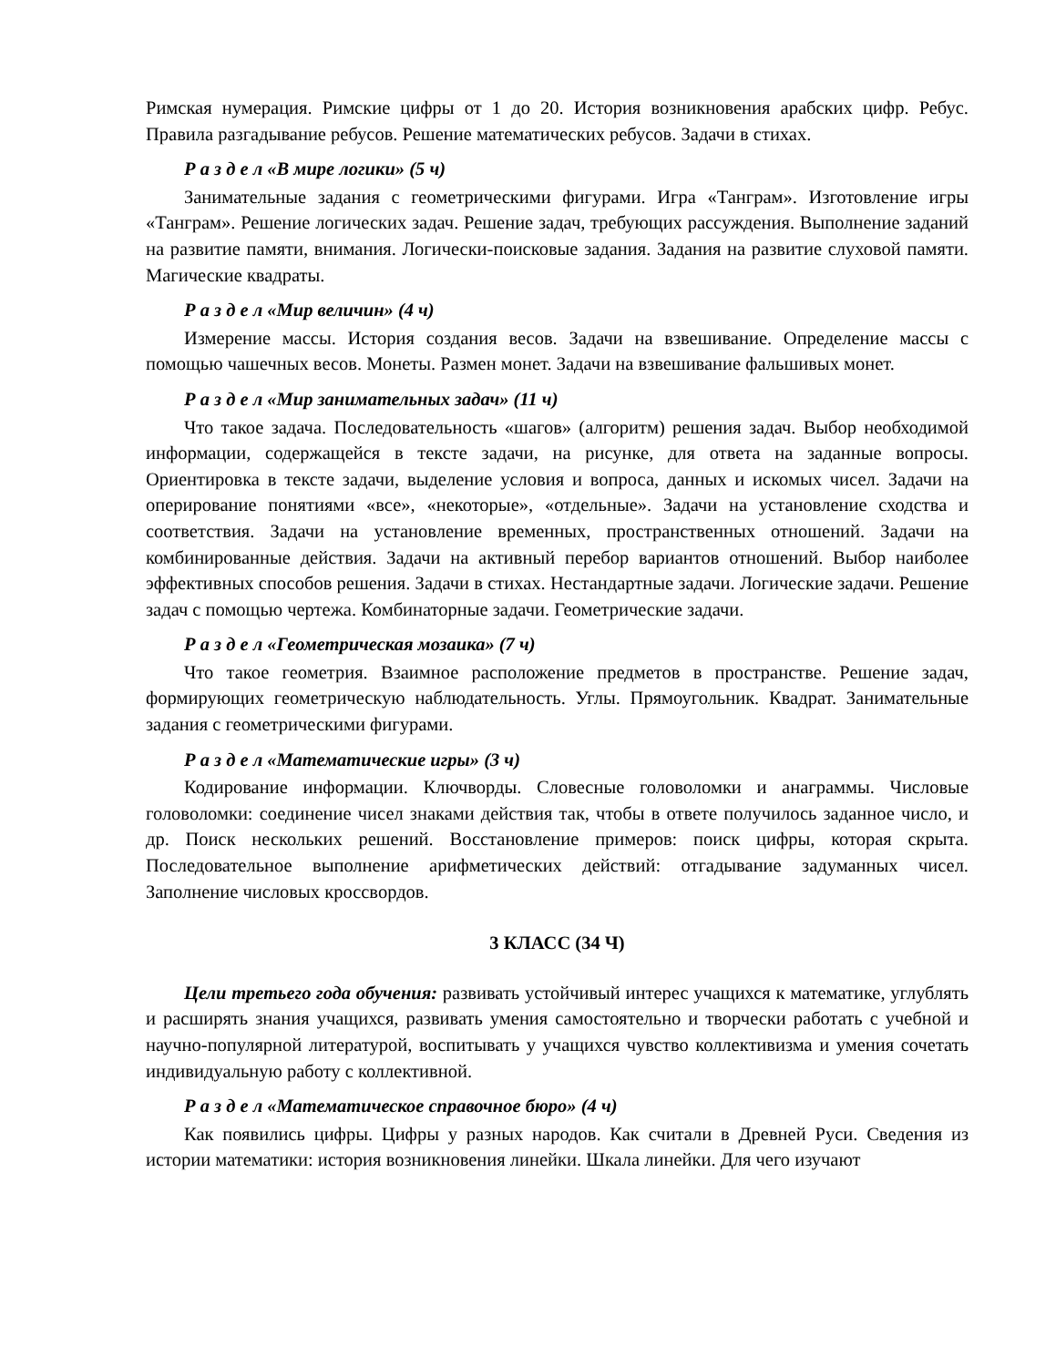Римская нумерация. Римские цифры от 1 до 20. История возникновения арабских цифр. Ребус. Правила разгадывание ребусов. Решение математических ребусов. Задачи в стихах.
Р а з д е л «В мире логики» (5 ч)
Занимательные задания с геометрическими фигурами. Игра «Танграм». Изготовление игры «Танграм». Решение логических задач. Решение задач, требующих рассуждения. Выполнение заданий на развитие памяти, внимания. Логически-поисковые задания. Задания на развитие слуховой памяти. Магические квадраты.
Р а з д е л «Мир величин» (4 ч)
Измерение массы. История создания весов. Задачи на взвешивание. Определение массы с помощью чашечных весов. Монеты. Размен монет. Задачи на взвешивание фальшивых монет.
Р а з д е л «Мир занимательных задач» (11 ч)
Что такое задача. Последовательность «шагов» (алгоритм) решения задач. Выбор необходимой информации, содержащейся в тексте задачи, на рисунке, для ответа на заданные вопросы. Ориентировка в тексте задачи, выделение условия и вопроса, данных и искомых чисел. Задачи на оперирование понятиями «все», «некоторые», «отдельные». Задачи на установление сходства и соответствия. Задачи на установление временных, пространственных отношений. Задачи на комбинированные действия. Задачи на активный перебор вариантов отношений. Выбор наиболее эффективных способов решения. Задачи в стихах. Нестандартные задачи. Логические задачи. Решение задач с помощью чертежа. Комбинаторные задачи. Геометрические задачи.
Р а з д е л «Геометрическая мозаика» (7 ч)
Что такое геометрия. Взаимное расположение предметов в пространстве. Решение задач, формирующих геометрическую наблюдательность. Углы. Прямоугольник. Квадрат. Занимательные задания с геометрическими фигурами.
Р а з д е л «Математические игры» (3 ч)
Кодирование информации. Ключворды. Словесные головоломки и анаграммы. Числовые головоломки: соединение чисел знаками действия так, чтобы в ответе получилось заданное число, и др. Поиск нескольких решений. Восстановление примеров: поиск цифры, которая скрыта. Последовательное выполнение арифметических действий: отгадывание задуманных чисел. Заполнение числовых кроссвордов.
3 КЛАСС (34 Ч)
Цели третьего года обучения: развивать устойчивый интерес учащихся к математике, углублять и расширять знания учащихся, развивать умения самостоятельно и творчески работать с учебной и научно-популярной литературой, воспитывать у учащихся чувство коллективизма и умения сочетать индивидуальную работу с коллективной.
Р а з д е л «Математическое справочное бюро» (4 ч)
Как появились цифры. Цифры у разных народов. Как считали в Древней Руси. Сведения из истории математики: история возникновения линейки. Шкала линейки. Для чего изучают